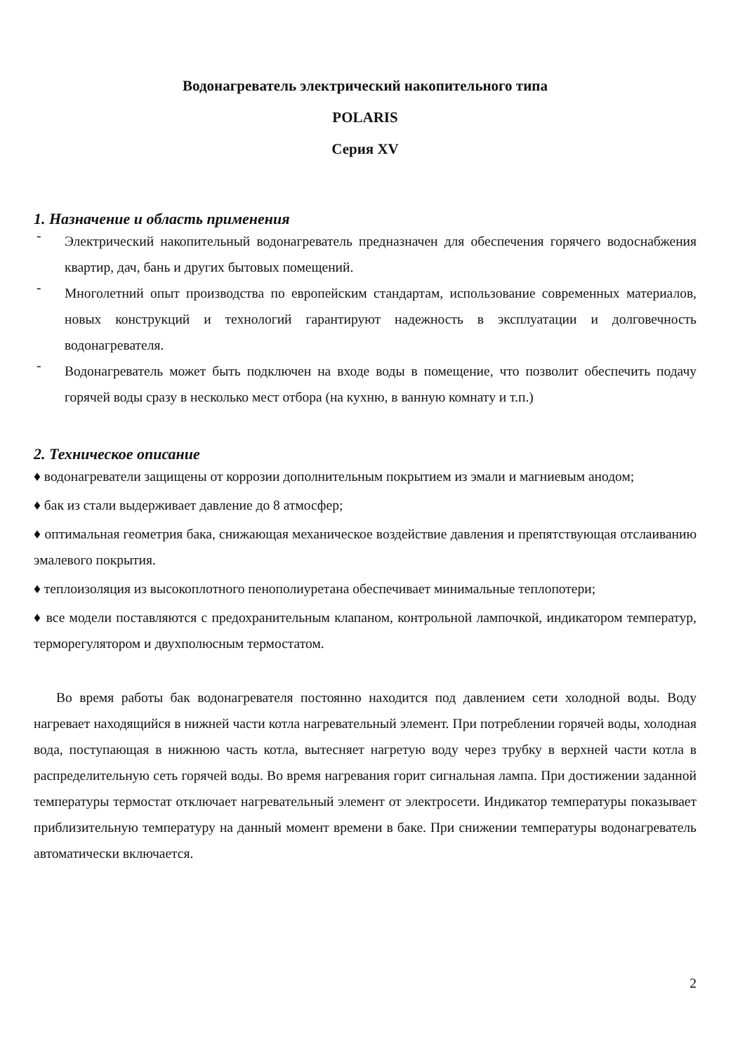Водонагреватель электрический накопительного типа
POLARIS
Серия XV
1. Назначение и область применения
-
Электрический накопительный водонагреватель предназначен для обеспечения горячего водоснабжения квартир, дач, бань и других бытовых помещений.
-
Многолетний опыт производства по европейским стандартам, использование современных материалов, новых конструкций и технологий гарантируют надежность в эксплуатации и долговечность водонагревателя.
-
Водонагреватель может быть подключен на входе воды в помещение, что позволит обеспечить подачу горячей воды сразу в несколько мест отбора (на кухню, в ванную комнату и т.п.)
2. Техническое описание
♦ водонагреватели защищены от коррозии дополнительным покрытием из эмали и магниевым анодом;
♦ бак из стали выдерживает давление до 8 атмосфер;
♦ оптимальная геометрия бака, снижающая механическое воздействие давления и препятствующая отслаиванию эмалевого покрытия.
♦ теплоизоляция из высокоплотного пенополиуретана обеспечивает минимальные теплопотери;
♦ все модели поставляются с предохранительным клапаном, контрольной лампочкой, индикатором температур, терморегулятором и двухполюсным термостатом.
Во время работы бак водонагревателя постоянно находится под давлением сети холодной воды. Воду нагревает находящийся в нижней части котла нагревательный элемент. При потреблении горячей воды, холодная вода, поступающая в нижнюю часть котла, вытесняет нагретую воду через трубку в верхней части котла в распределительную сеть горячей воды. Во время нагревания горит сигнальная лампа. При достижении заданной температуры термостат отключает нагревательный элемент от электросети. Индикатор температуры показывает приблизительную температуру на данный момент времени в баке. При снижении температуры водонагреватель автоматически включается.
2